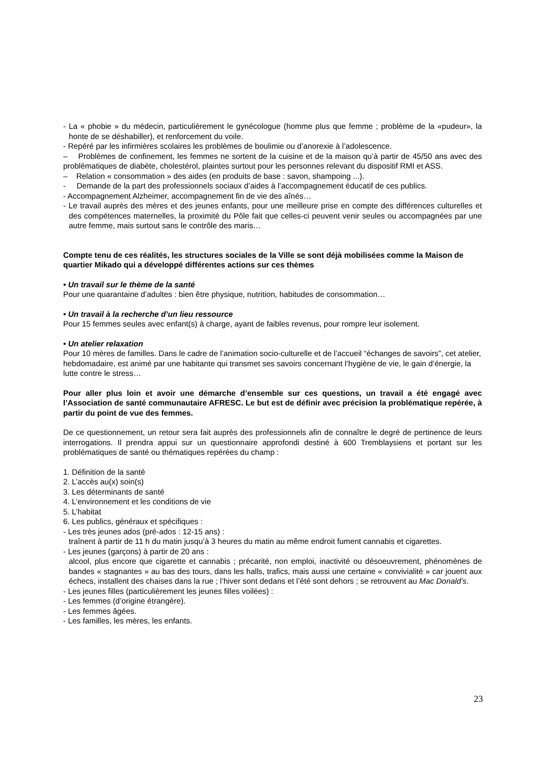- La « phobie » du médecin, particulièrement le gynécologue (homme plus que femme ; problème de la «pudeur», la honte de se déshabiller), et renforcement du voile.
- Repéré par les infirmières scolaires les problèmes de boulimie ou d’anorexie à l’adolescence.
– Problèmes de confinement, les femmes ne sortent de la cuisine et de la maison qu’à partir de 45/50 ans avec des problématiques de diabète, cholestérol, plaintes surtout pour les personnes relevant du dispositif RMI et ASS.
– Relation « consommation » des aides (en produits de base : savon, shampoing ...).
- Demande de la part des professionnels sociaux d’aides à l’accompagnement éducatif de ces publics.
- Accompagnement Alzheimer, accompagnement fin de vie des aînés…
- Le travail auprès des mères et des jeunes enfants, pour une meilleure prise en compte des différences culturelles et des compétences maternelles, la proximité du Pôle fait que celles-ci peuvent venir seules ou accompagnées par une autre femme, mais surtout sans le contrôle des maris…
Compte tenu de ces réalités, les structures sociales de la Ville se sont déjà mobilisées comme la Maison de quartier Mikado qui a développé différentes actions sur ces thèmes
• Un travail sur le thème de la santé
Pour une quarantaine d’adultes : bien être physique, nutrition, habitudes de consommation…
• Un travail à la recherche d’un lieu ressource
Pour 15 femmes seules avec enfant(s) à charge, ayant de faibles revenus, pour rompre leur isolement.
• Un atelier relaxation
Pour 10 mères de familles. Dans le cadre de l’animation socio-culturelle et de l’accueil “échanges de savoirs”, cet atelier, hebdomadaire, est animé par une habitante qui transmet ses savoirs concernant l’hygiène de vie, le gain d’énergie, la lutte contre le stress…
Pour aller plus loin et avoir une démarche d’ensemble sur ces questions, un travail a été engagé avec l’Association de santé communautaire AFRESC. Le but est de définir avec précision la problématique repérée, à partir du point de vue des femmes.
De ce questionnement, un retour sera fait auprès des professionnels afin de connaître le degré de pertinence de leurs interrogations. Il prendra appui sur un questionnaire approfondi destiné à 600 Tremblaysiens et portant sur les problématiques de santé ou thématiques repérées du champ :
1. Définition de la santé
2. L’accès au(x) soin(s)
3. Les déterminants de santé
4. L’environnement et les conditions de vie
5. L’habitat
6. Les publics, généraux et spécifiques :
- Les très jeunes ados (pré-ados : 12-15 ans) :
traînent à partir de 11 h du matin jusqu’à 3 heures du matin au même endroit fument cannabis et cigarettes.
- Les jeunes (garçons) à partir de 20 ans :
alcool, plus encore que cigarette et cannabis ; précarité, non emploi, inactivité ou désoeuvrement, phénomènes de bandes « stagnantes » au bas des tours, dans les halls, trafics, mais aussi une certaine « convivialité » car jouent aux échecs, installent des chaises dans la rue ; l’hiver sont dedans et l’été sont dehors ; se retrouvent au Mac Donald’s.
- Les jeunes filles (particulièrement les jeunes filles voilées) :
- Les femmes (d’origine étrangère).
- Les femmes âgées.
- Les familles, les mères, les enfants.
23